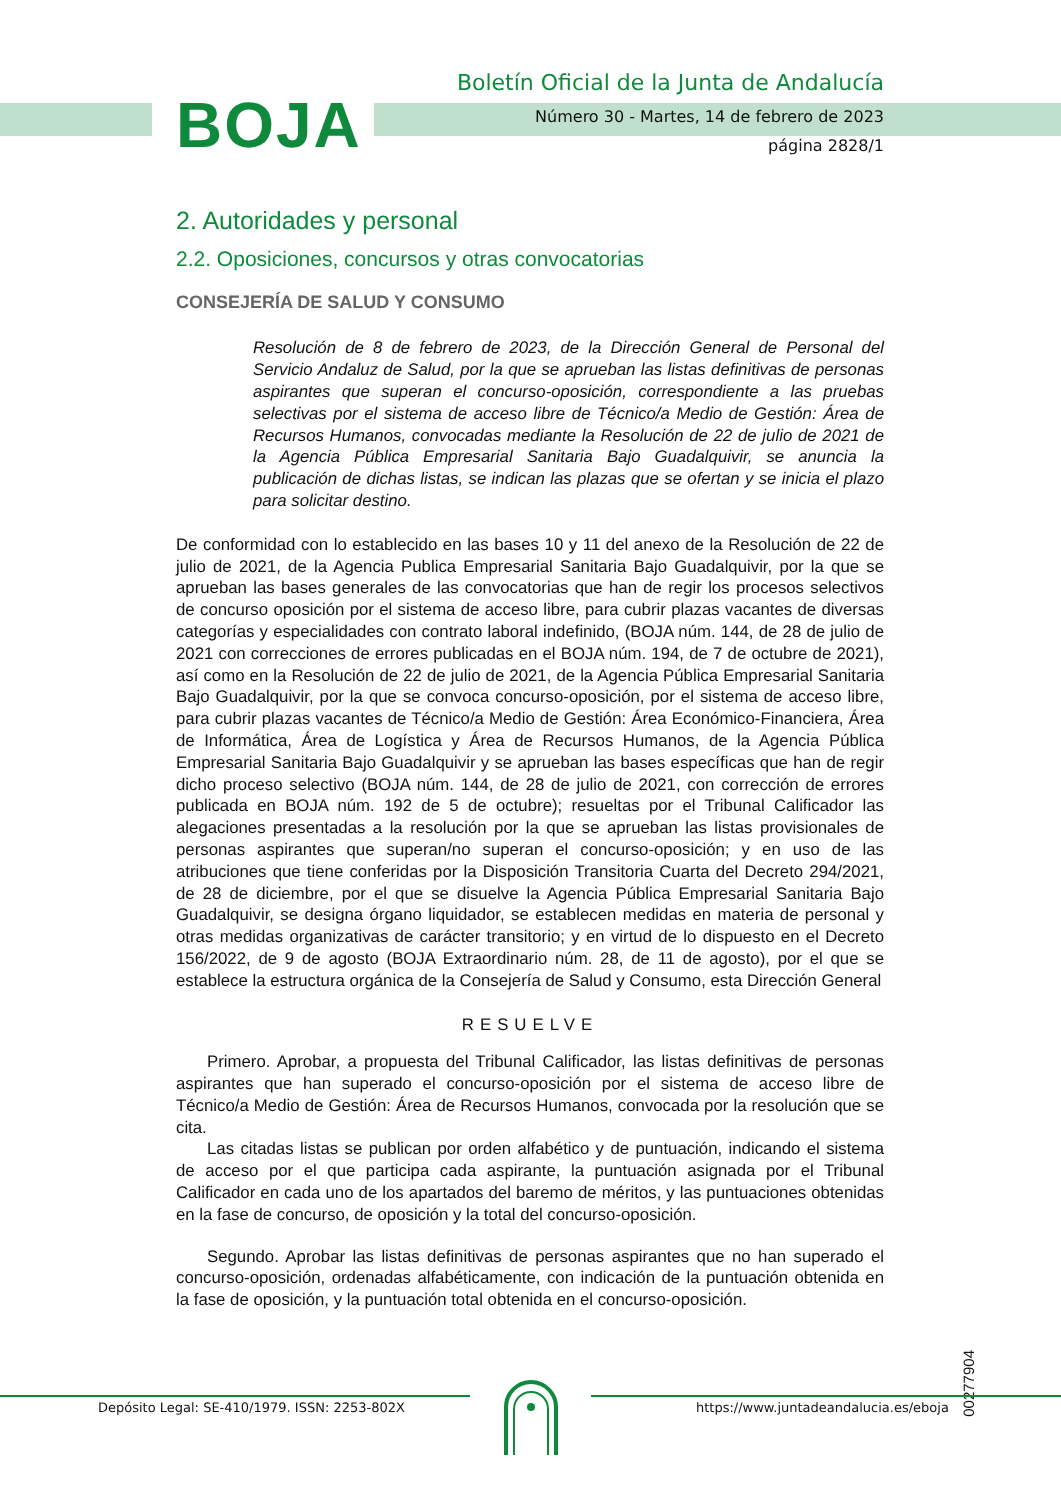BOJA
Boletín Oficial de la Junta de Andalucía
Número 30 - Martes, 14 de febrero de 2023
página 2828/1
2. Autoridades y personal
2.2. Oposiciones, concursos y otras convocatorias
CONSEJERÍA DE SALUD Y CONSUMO
Resolución de 8 de febrero de 2023, de la Dirección General de Personal del Servicio Andaluz de Salud, por la que se aprueban las listas definitivas de personas aspirantes que superan el concurso-oposición, correspondiente a las pruebas selectivas por el sistema de acceso libre de Técnico/a Medio de Gestión: Área de Recursos Humanos, convocadas mediante la Resolución de 22 de julio de 2021 de la Agencia Pública Empresarial Sanitaria Bajo Guadalquivir, se anuncia la publicación de dichas listas, se indican las plazas que se ofertan y se inicia el plazo para solicitar destino.
De conformidad con lo establecido en las bases 10 y 11 del anexo de la Resolución de 22 de julio de 2021, de la Agencia Publica Empresarial Sanitaria Bajo Guadalquivir, por la que se aprueban las bases generales de las convocatorias que han de regir los procesos selectivos de concurso oposición por el sistema de acceso libre, para cubrir plazas vacantes de diversas categorías y especialidades con contrato laboral indefinido, (BOJA núm. 144, de 28 de julio de 2021 con correcciones de errores publicadas en el BOJA núm. 194, de 7 de octubre de 2021), así como en la Resolución de 22 de julio de 2021, de la Agencia Pública Empresarial Sanitaria Bajo Guadalquivir, por la que se convoca concurso-oposición, por el sistema de acceso libre, para cubrir plazas vacantes de Técnico/a Medio de Gestión: Área Económico-Financiera, Área de Informática, Área de Logística y Área de Recursos Humanos, de la Agencia Pública Empresarial Sanitaria Bajo Guadalquivir y se aprueban las bases específicas que han de regir dicho proceso selectivo (BOJA núm. 144, de 28 de julio de 2021, con corrección de errores publicada en BOJA núm. 192 de 5 de octubre); resueltas por el Tribunal Calificador las alegaciones presentadas a la resolución por la que se aprueban las listas provisionales de personas aspirantes que superan/no superan el concurso-oposición; y en uso de las atribuciones que tiene conferidas por la Disposición Transitoria Cuarta del Decreto 294/2021, de 28 de diciembre, por el que se disuelve la Agencia Pública Empresarial Sanitaria Bajo Guadalquivir, se designa órgano liquidador, se establecen medidas en materia de personal y otras medidas organizativas de carácter transitorio; y en virtud de lo dispuesto en el Decreto 156/2022, de 9 de agosto (BOJA Extraordinario núm. 28, de 11 de agosto), por el que se establece la estructura orgánica de la Consejería de Salud y Consumo, esta Dirección General
RESUELVE
Primero. Aprobar, a propuesta del Tribunal Calificador, las listas definitivas de personas aspirantes que han superado el concurso-oposición por el sistema de acceso libre de Técnico/a Medio de Gestión: Área de Recursos Humanos, convocada por la resolución que se cita.
Las citadas listas se publican por orden alfabético y de puntuación, indicando el sistema de acceso por el que participa cada aspirante, la puntuación asignada por el Tribunal Calificador en cada uno de los apartados del baremo de méritos, y las puntuaciones obtenidas en la fase de concurso, de oposición y la total del concurso-oposición.
Segundo. Aprobar las listas definitivas de personas aspirantes que no han superado el concurso-oposición, ordenadas alfabéticamente, con indicación de la puntuación obtenida en la fase de oposición, y la puntuación total obtenida en el concurso-oposición.
00277904
Depósito Legal: SE-410/1979. ISSN: 2253-802X
https://www.juntadeandalucia.es/eboja